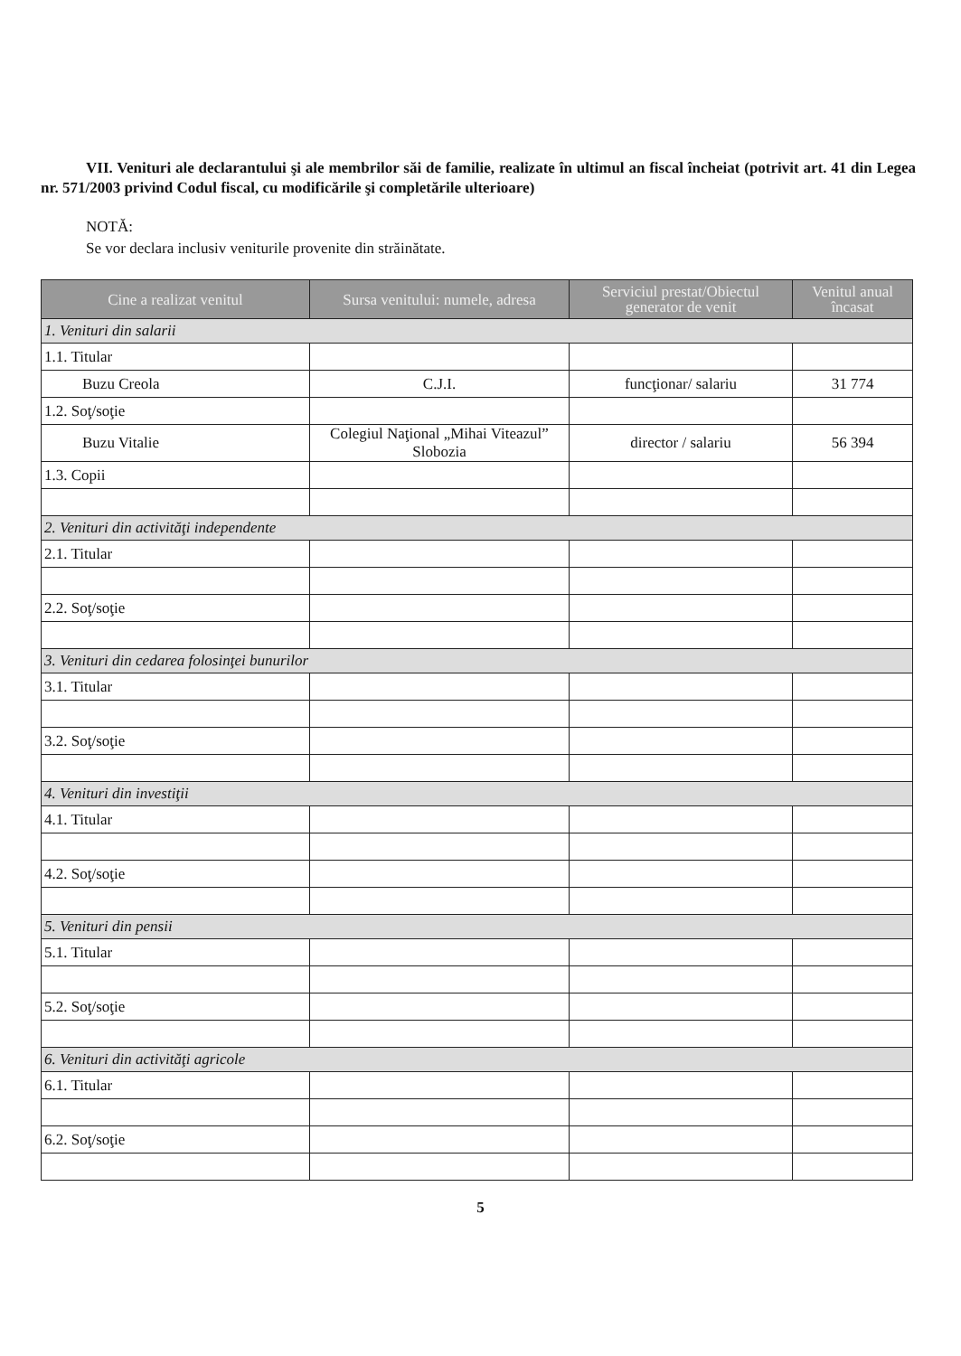VII. Venituri ale declarantului şi ale membrilor săi de familie, realizate în ultimul an fiscal încheiat (potrivit art. 41 din Legea nr. 571/2003 privind Codul fiscal, cu modificările şi completările ulterioare)
NOTĂ:
Se vor declara inclusiv veniturile provenite din străinătate.
| Cine a realizat venitul | Sursa venitului: numele, adresa | Serviciul prestat/Obiectul generator de venit | Venitul anual încasat |
| --- | --- | --- | --- |
| 1. Venituri din salarii | | | |
| 1.1. Titular | | | |
| Buzu Creola | C.J.I. | funcţionar/ salariu | 31 774 |
| 1.2. Soţ/soţie | | | |
| Buzu Vitalie | Colegiul Naţional „Mihai Viteazul” Slobozia | director / salariu | 56 394 |
| 1.3. Copii | | | |
| 2. Venituri din activităţi independente | | | |
| 2.1. Titular | | | |
| 2.2. Soţ/soţie | | | |
| 3. Venituri din cedarea folosinţei bunurilor | | | |
| 3.1. Titular | | | |
| 3.2. Soţ/soţie | | | |
| 4. Venituri din investiţii | | | |
| 4.1. Titular | | | |
| 4.2. Soţ/soţie | | | |
| 5. Venituri din pensii | | | |
| 5.1. Titular | | | |
| 5.2. Soţ/soţie | | | |
| 6. Venituri din activităţi agricole | | | |
| 6.1. Titular | | | |
| 6.2. Soţ/soţie | | | |
5